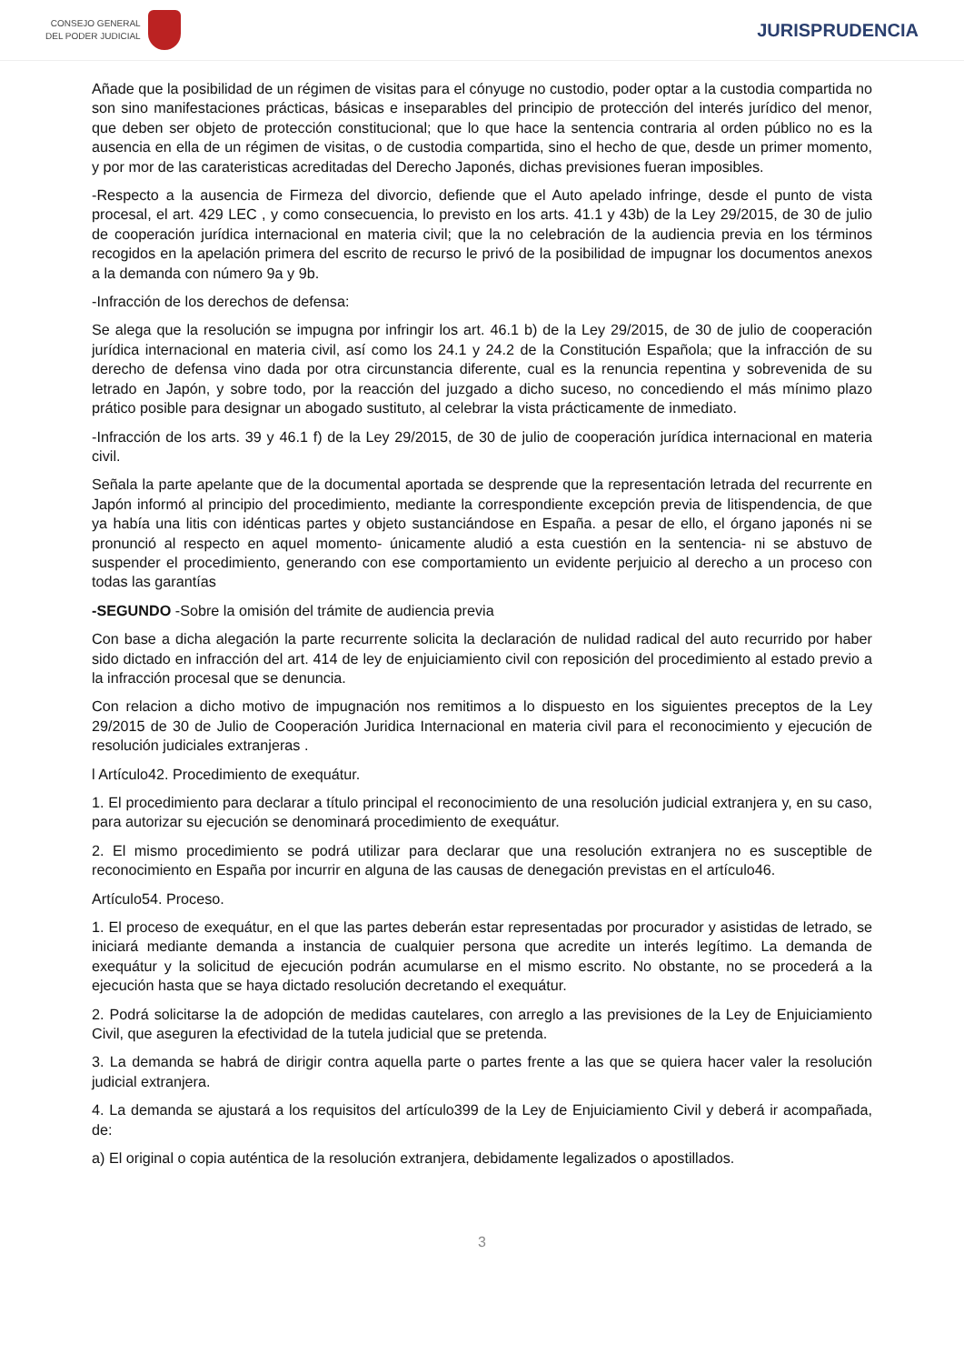CONSEJO GENERAL
DEL PODER JUDICIAL
JURISPRUDENCIA
Añade que la posibilidad de un régimen de visitas para el cónyuge no custodio, poder optar a la custodia compartida no son sino manifestaciones prácticas, básicas e inseparables del principio de protección del interés jurídico del menor, que deben ser objeto de protección constitucional; que lo que hace la sentencia contraria al orden público no es la ausencia en ella de un régimen de visitas, o de custodia compartida, sino el hecho de que, desde un primer momento, y por mor de las carateristicas acreditadas del Derecho Japonés, dichas previsiones fueran imposibles.
-Respecto a la ausencia de Firmeza del divorcio, defiende que el Auto apelado infringe, desde el punto de vista procesal, el art. 429 LEC , y como consecuencia, lo previsto en los arts. 41.1 y 43b) de la Ley 29/2015, de 30 de julio de cooperación jurídica internacional en materia civil; que la no celebración de la audiencia previa en los términos recogidos en la apelación primera del escrito de recurso le privó de la posibilidad de impugnar los documentos anexos a la demanda con número 9a y 9b.
-Infracción de los derechos de defensa:
Se alega que la resolución se impugna por infringir los art. 46.1 b) de la Ley 29/2015, de 30 de julio de cooperación jurídica internacional en materia civil, así como los 24.1 y 24.2 de la Constitución Española; que la infracción de su derecho de defensa vino dada por otra circunstancia diferente, cual es la renuncia repentina y sobrevenida de su letrado en Japón, y sobre todo, por la reacción del juzgado a dicho suceso, no concediendo el más mínimo plazo prático posible para designar un abogado sustituto, al celebrar la vista prácticamente de inmediato.
-Infracción de los arts. 39 y 46.1 f) de la Ley 29/2015, de 30 de julio de cooperación jurídica internacional en materia civil.
Señala la parte apelante que de la documental aportada se desprende que la representación letrada del recurrente en Japón informó al principio del procedimiento, mediante la correspondiente excepción previa de litispendencia, de que ya había una litis con idénticas partes y objeto sustanciándose en España. a pesar de ello, el órgano japonés ni se pronunció al respecto en aquel momento- únicamente aludió a esta cuestión en la sentencia- ni se abstuvo de suspender el procedimiento, generando con ese comportamiento un evidente perjuicio al derecho a un proceso con todas las garantías
-SEGUNDO -Sobre la omisión del trámite de audiencia previa
Con base a dicha alegación la parte recurrente solicita la declaración de nulidad radical del auto recurrido por haber sido dictado en infracción del art. 414 de ley de enjuiciamiento civil con reposición del procedimiento al estado previo a la infracción procesal que se denuncia.
Con relacion a dicho motivo de impugnación nos remitimos a lo dispuesto en los siguientes preceptos de la Ley 29/2015 de 30 de Julio de Cooperación Juridica Internacional en materia civil para el reconocimiento y ejecución de resolución judiciales extranjeras .
l Artículo42. Procedimiento de exequátur.
1. El procedimiento para declarar a título principal el reconocimiento de una resolución judicial extranjera y, en su caso, para autorizar su ejecución se denominará procedimiento de exequátur.
2. El mismo procedimiento se podrá utilizar para declarar que una resolución extranjera no es susceptible de reconocimiento en España por incurrir en alguna de las causas de denegación previstas en el artículo46.
Artículo54. Proceso.
1. El proceso de exequátur, en el que las partes deberán estar representadas por procurador y asistidas de letrado, se iniciará mediante demanda a instancia de cualquier persona que acredite un interés legítimo. La demanda de exequátur y la solicitud de ejecución podrán acumularse en el mismo escrito. No obstante, no se procederá a la ejecución hasta que se haya dictado resolución decretando el exequátur.
2. Podrá solicitarse la de adopción de medidas cautelares, con arreglo a las previsiones de la Ley de Enjuiciamiento Civil, que aseguren la efectividad de la tutela judicial que se pretenda.
3. La demanda se habrá de dirigir contra aquella parte o partes frente a las que se quiera hacer valer la resolución judicial extranjera.
4. La demanda se ajustará a los requisitos del artículo399 de la Ley de Enjuiciamiento Civil y deberá ir acompañada, de:
a) El original o copia auténtica de la resolución extranjera, debidamente legalizados o apostillados.
3